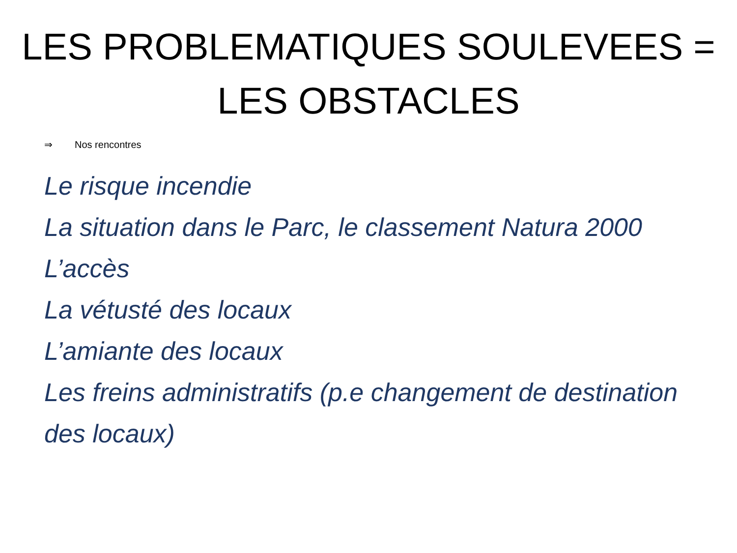LES PROBLEMATIQUES SOULEVEES =
LES OBSTACLES
⇒ Nos rencontres
Le risque incendie
La situation dans le Parc, le classement Natura 2000
L’accès
La vétusté des locaux
L’amiante des locaux
Les freins administratifs (p.e changement de destination des locaux)